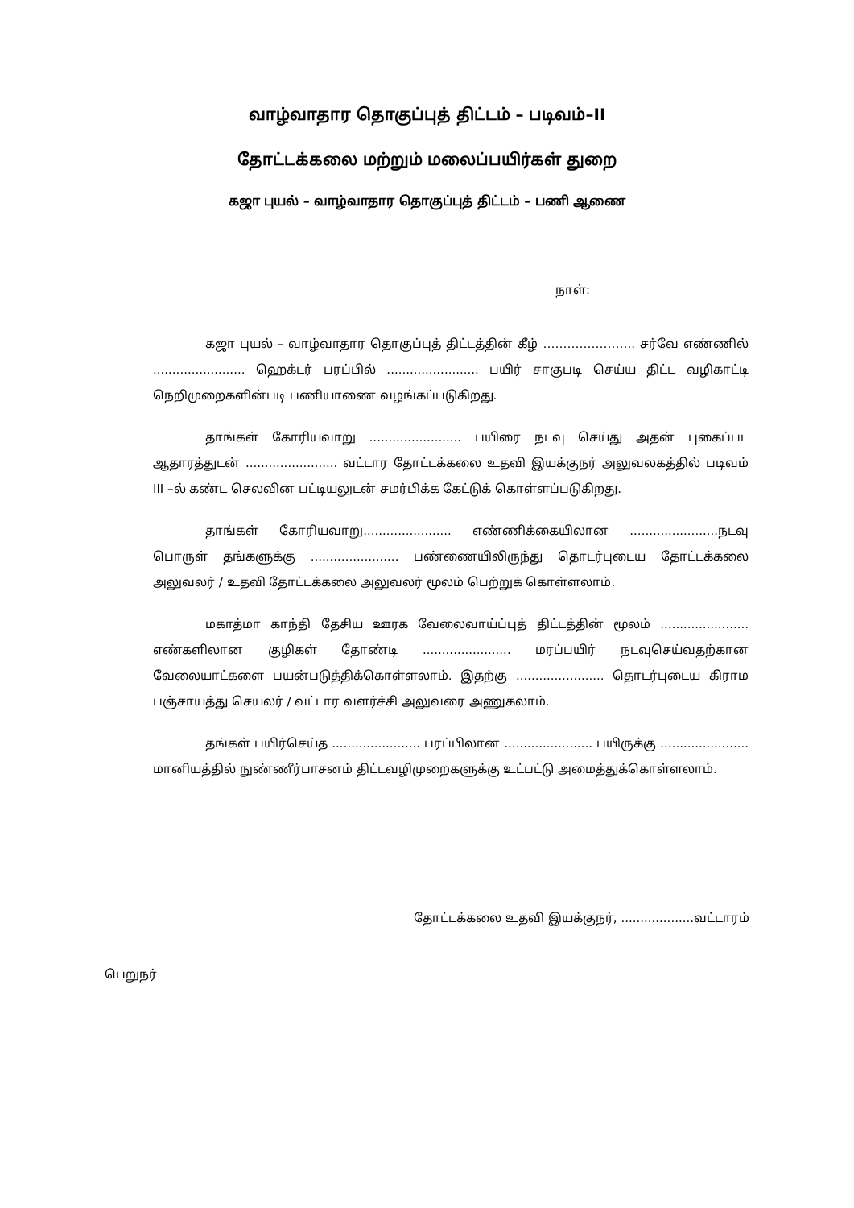வாழ்வாதார தொகுப்புத் திட்டம் – படிவம்–II
தோட்டக்கலை மற்றும் மலைப்பயிர்கள் துறை
கஜா புயல் – வாழ்வாதார தொகுப்புத் திட்டம் – பணி ஆணை
நாள்:
கஜா புயல் – வாழ்வாதார தொகுப்புத் திட்டத்தின் கீழ் ………………….. சர்வே எண்ணில் ........................ ஹெக்டர் பரப்பில் ........................ பயிர் சாகுபடி செய்ய திட்ட வழிகாட்டி நெறிமுறைகளின்படி பணியாணை வழங்கப்படுகிறது.
தாங்கள் கோரியவாறு ........................ பயிரை நடவு செய்து அதன் புகைப்பட ஆதாரத்துடன் ........................ வட்டார தோட்டக்கலை உதவி இயக்குநர் அலுவலகத்தில் படிவம் III –ல் கண்ட செலவின பட்டியலுடன் சமர்பிக்க கேட்டுக் கொள்ளப்படுகிறது.
தாங்கள் கோரியவாறு....................... எண்ணிக்கையிலான .......................நடவு பொருள் தங்களுக்கு ....................... பண்ணையிலிருந்து தொடர்புடைய தோட்டக்கலை அலுவலர் / உதவி தோட்டக்கலை அலுவலர் மூலம் பெற்றுக் கொள்ளலாம்.
மகாத்மா காந்தி தேசிய ஊரக வேலைவாய்ப்புத் திட்டத்தின் மூலம் ....................... எண்களிலான குழிகள் தோண்டி ....................... மரப்பயிர் நடவுசெய்வதற்கான வேலையாட்களை பயன்படுத்திக்கொள்ளலாம். இதற்கு ....................... தொடர்புடைய கிராம பஞ்சாயத்து செயலர் / வட்டார வளர்ச்சி அலுவரை அணுகலாம்.
தங்கள் பயிர்செய்த ....................... பரப்பிலான ....................... பயிருக்கு ....................... மானியத்தில் நுண்ணீர்பாசனம் திட்டவழிமுறைகளுக்கு உட்பட்டு அமைத்துக்கொள்ளலாம்.
தோட்டக்கலை உதவி இயக்குநர், ...................வட்டாரம்
பெறுநர்